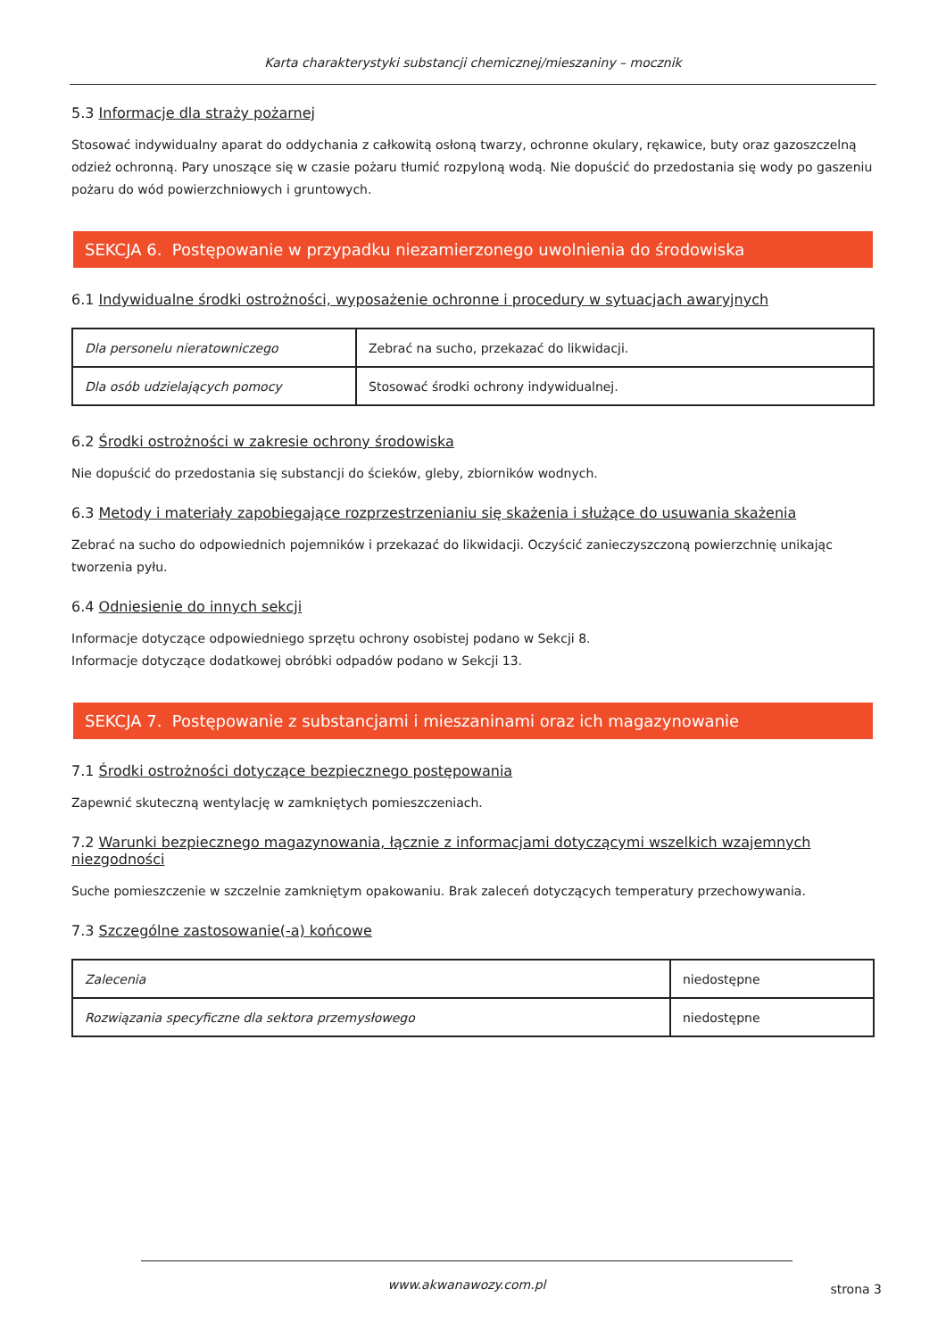Karta charakterystyki substancji chemicznej/mieszaniny – mocznik
5.3 Informacje dla straży pożarnej
Stosować indywidualny aparat do oddychania z całkowitą osłoną twarzy, ochronne okulary, rękawice, buty oraz gazoszczelną odzież ochronną. Pary unoszące się w czasie pożaru tłumić rozpyloną wodą. Nie dopuścić do przedostania się wody po gaszeniu pożaru do wód powierzchniowych i gruntowych.
SEKCJA 6. Postępowanie w przypadku niezamierzonego uwolnienia do środowiska
6.1 Indywidualne środki ostrożności, wyposażenie ochronne i procedury w sytuacjach awaryjnych
| Dla personelu nieratowniczego | Zebrać na sucho, przekazać do likwidacji. |
| Dla osób udzielających pomocy | Stosować środki ochrony indywidualnej. |
6.2 Środki ostrożności w zakresie ochrony środowiska
Nie dopuścić do przedostania się substancji do ścieków, gleby, zbiorników wodnych.
6.3 Metody i materiały zapobiegające rozprzestrzenianiu się skażenia i służące do usuwania skażenia
Zebrać na sucho do odpowiednich pojemników i przekazać do likwidacji. Oczyścić zanieczyszczoną powierzchnię unikając tworzenia pyłu.
6.4 Odniesienie do innych sekcji
Informacje dotyczące odpowiedniego sprzętu ochrony osobistej podano w Sekcji 8.
Informacje dotyczące dodatkowej obróbki odpadów podano w Sekcji 13.
SEKCJA 7. Postępowanie z substancjami i mieszaninami oraz ich magazynowanie
7.1 Środki ostrożności dotyczące bezpiecznego postępowania
Zapewnić skuteczną wentylację w zamkniętych pomieszczeniach.
7.2 Warunki bezpiecznego magazynowania, łącznie z informacjami dotyczącymi wszelkich wzajemnych niezgodności
Suche pomieszczenie w szczelnie zamkniętym opakowaniu. Brak zaleceń dotyczących temperatury przechowywania.
7.3 Szczególne zastosowanie(-a) końcowe
| Zalecenia | niedostępne |
| Rozwiązania specyficzne dla sektora przemysłowego | niedostępne |
www.akwanawozy.com.pl
strona 3